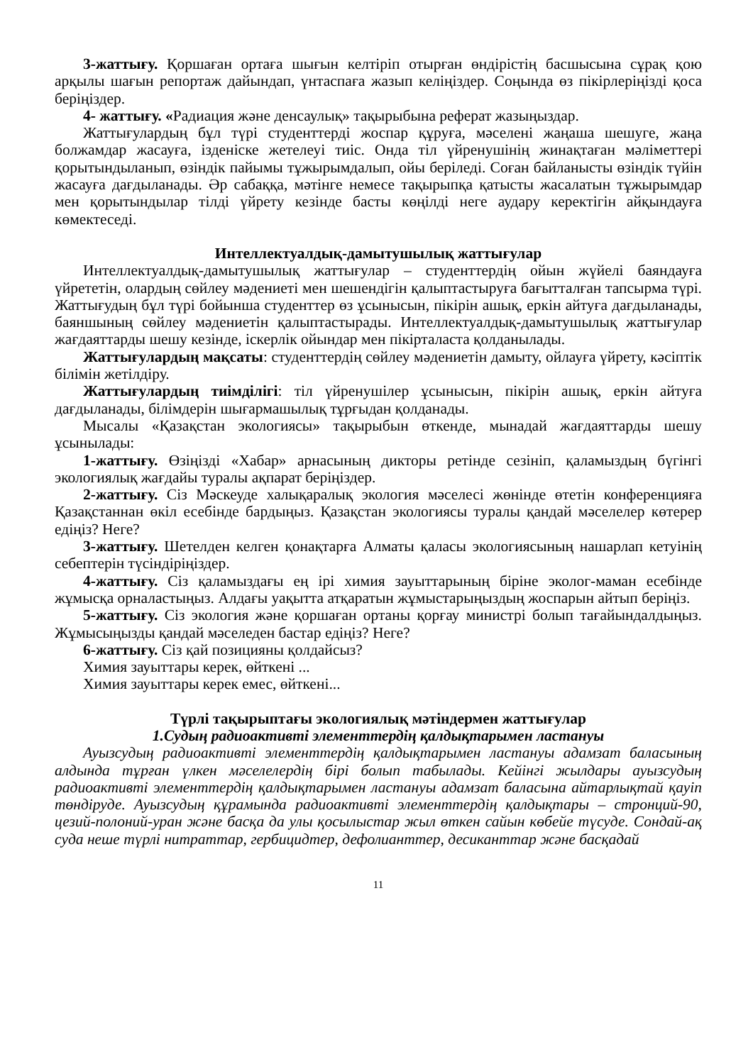3-жаттығу. Қоршаған ортаға шығын келтіріп отырған өндірістің басшысына сұрақ қою арқылы шағын репортаж дайындап, үнтаспаға жазып келіңіздер. Соңында өз пікірлеріңізді қоса беріңіздер.
4- жаттығу. «Радиация және денсаулық» тақырыбына реферат жазыңыздар.
Жаттығулардың бұл түрі студенттерді жоспар құруға, мәселені жаңаша шешуге, жаңа болжамдар жасауға, ізденіске жетелеуі тиіс. Онда тіл үйренушінің жинақтаған мәліметтері қорытындыланып, өзіндік пайымы тұжырымдалып, ойы беріледі. Соған байланысты өзіндік түйін жасауға дағдыланады. Әр сабаққа, мәтінге немесе тақырыпқа қатысты жасалатын тұжырымдар мен қорытындылар тілді үйрету кезінде басты көңілді неге аудару керектігін айқындауға көмектеседі.
Интеллектуалдық-дамытушылық жаттығулар
Интеллектуалдық-дамытушылық жаттығулар – студенттердің ойын жүйелі баяндауға үйрететін, олардың сөйлеу мәдениеті мен шешендігін қалыптастыруға бағытталған тапсырма түрі. Жаттығудың бұл түрі бойынша студенттер өз ұсынысын, пікірін ашық, еркін айтуға дағдыланады, баяншының сөйлеу мәдениетін қалыптастырады. Интеллектуалдық-дамытушылық жаттығулар жағдаяттарды шешу кезінде, іскерлік ойындар мен пікірталаста қолданылады.
Жаттығулардың мақсаты: студенттердің сөйлеу мәдениетін дамыту, ойлауға үйрету, кәсіптік білімін жетілдіру.
Жаттығулардың тиімділігі: тіл үйренушілер ұсынысын, пікірін ашық, еркін айтуға дағдыланады, білімдерін шығармашылық тұрғыдан қолданады.
Мысалы «Қазақстан экологиясы» тақырыбын өткенде, мынадай жағдаяттарды шешу ұсынылады:
1-жаттығу. Өзіңізді «Хабар» арнасының дикторы ретінде сезініп, қаламыздың бүгінгі экологиялық жағдайы туралы ақпарат беріңіздер.
2-жаттығу. Сіз Мәскеуде халықаралық экология мәселесі жөнінде өтетін конференцияға Қазақстаннан өкіл есебінде бардыңыз. Қазақстан экологиясы туралы қандай мәселелер көтерер едіңіз? Неге?
3-жаттығу. Шетелден келген қонақтарға Алматы қаласы экологиясының нашарлап кетуінің себептерін түсіндіріңіздер.
4-жаттығу. Сіз қаламыздағы ең ірі химия зауыттарының біріне эколог-маман есебінде жұмысқа орналастыңыз. Алдағы уақытта атқаратын жұмыстарыңыздың жоспарын айтып беріңіз.
5-жаттығу. Сіз экология және қоршаған ортаны қорғау министрі болып тағайындалдыңыз. Жұмысыңызды қандай мәселеден бастар едіңіз? Неге?
6-жаттығу. Сіз қай позицияны қолдайсыз?
Химия зауыттары керек, өйткені ...
Химия зауыттары керек емес, өйткені...
Түрлі тақырыптағы экологиялық мәтіндермен жаттығулар
1.Судың радиоактивті элементтердің қалдықтарымен ластануы
Ауызсудың радиоактивті элементтердің қалдықтарымен ластануы адамзат баласының алдында тұрған үлкен мәселелердің бірі болып табылады. Кейінгі жылдары ауызсудың радиоактивті элементтердің қалдықтарымен ластануы адамзат баласына айтарлықтай қауіп төндіруде. Ауызсудың құрамында радиоактивті элементтердің қалдықтары – стронций-90, цезий-полоний-уран және басқа да улы қосылыстар жыл өткен сайын көбейе түсуде. Сондай-ақ суда неше түрлі нитраттар, гербицидтер, дефолианттер, десиканттар және басқадай
11